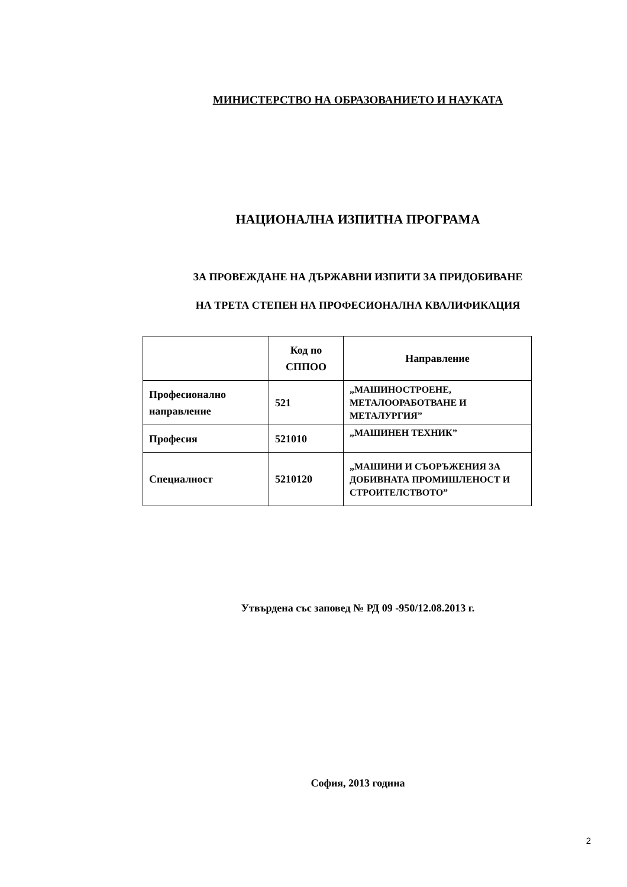МИНИСТЕРСТВО НА ОБРАЗОВАНИЕТО И НАУКАТА
НАЦИОНАЛНА ИЗПИТНА ПРОГРАМА
ЗА ПРОВЕЖДАНЕ НА ДЪРЖАВНИ ИЗПИТИ ЗА ПРИДОБИВАНЕ
НА ТРЕТА СТЕПЕН НА ПРОФЕСИОНАЛНА КВАЛИФИКАЦИЯ
| | Код по СППОО | Направление |
| --- | --- | --- |
| Професионално направление | 521 | „МАШИНОСТРОЕНЕ, МЕТАЛООРАБОТВАНЕ И МЕТАЛУРГИЯ” |
| Професия | 521010 | „МАШИНЕН ТЕХНИК” |
| Специалност | 5210120 | „МАШИНИ И СЪОРЪЖЕНИЯ ЗА ДОБИВНАТА ПРОМИШЛЕНОСТ И СТРОИТЕЛСТВОТО” |
Утвърдена със заповед № РД 09 -950/12.08.2013 г.
София, 2013 година
2